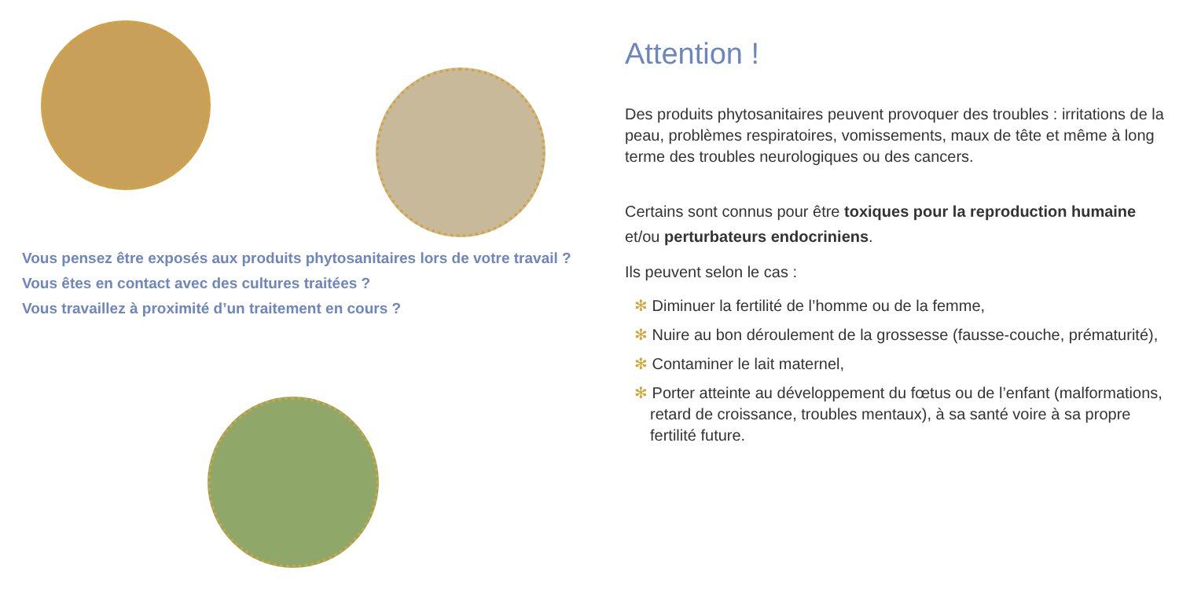Vous pensez être exposés aux produits phytosanitaires lors de votre travail ?
Vous êtes en contact avec des cultures traitées ?
Vous travaillez à proximité d’un traitement en cours ?
Attention !
Des produits phytosanitaires peuvent provoquer des troubles : irritations de la peau, problèmes respiratoires, vomissements, maux de tête et même à long terme des troubles neurologiques ou des cancers.
Certains sont connus pour être toxiques pour la reproduction humaine et/ou perturbateurs endocriniens.
Ils peuvent selon le cas :
✻ Diminuer la fertilité de l’homme ou de la femme,
✻ Nuire au bon déroulement de la grossesse (fausse-couche, prématurité),
✻ Contaminer le lait maternel,
✻ Porter atteinte au développement du fœtus ou de l’enfant (malformations, retard de croissance, troubles mentaux), à sa santé voire à sa propre fertilité future.